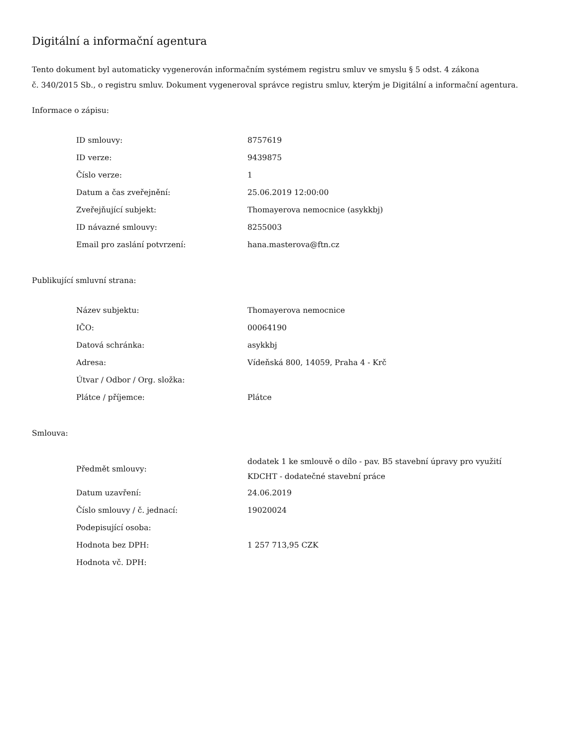Digitální a informační agentura
Tento dokument byl automaticky vygenerován informačním systémem registru smluv ve smyslu § 5 odst. 4 zákona
č. 340/2015 Sb., o registru smluv. Dokument vygeneroval správce registru smluv, kterým je Digitální a informační agentura.
Informace o zápisu:
| ID smlouvy: | 8757619 |
| ID verze: | 9439875 |
| Číslo verze: | 1 |
| Datum a čas zveřejnění: | 25.06.2019 12:00:00 |
| Zveřejňující subjekt: | Thomayerova nemocnice (asykkbj) |
| ID návazné smlouvy: | 8255003 |
| Email pro zaslání potvrzení: | hana.masterova@ftn.cz |
Publikující smluvní strana:
| Název subjektu: | Thomayerova nemocnice |
| IČO: | 00064190 |
| Datová schránka: | asykkbj |
| Adresa: | Vídeňská 800, 14059, Praha 4 - Krč |
| Útvar / Odbor / Org. složka: | |
| Plátce / příjemce: | Plátce |
Smlouva:
| Předmět smlouvy: | dodatek 1 ke smlouvě o dílo - pav. B5 stavební úpravy pro využití KDCHT - dodatečné stavební práce |
| Datum uzavření: | 24.06.2019 |
| Číslo smlouvy / č. jednací: | 19020024 |
| Podepisující osoba: | |
| Hodnota bez DPH: | 1 257 713,95 CZK |
| Hodnota vč. DPH: | |